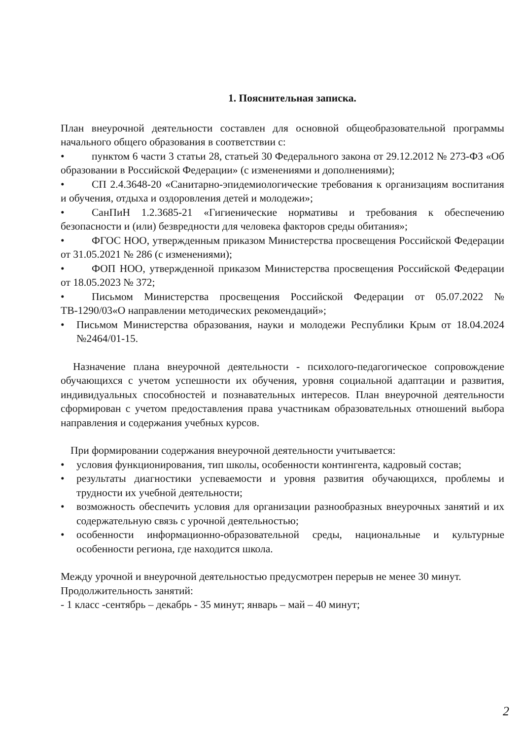1. Пояснительная записка.
План внеурочной деятельности составлен для основной общеобразовательной программы начального общего образования в соответствии с:
• пунктом 6 части 3 статьи 28, статьей 30 Федерального закона от 29.12.2012 № 273-ФЗ «Об образовании в Российской Федерации» (с изменениями и дополнениями);
• СП 2.4.3648-20 «Санитарно-эпидемиологические требования к организациям воспитания и обучения, отдыха и оздоровления детей и молодежи»;
• СанПиН 1.2.3685-21 «Гигиенические нормативы и требования к обеспечению безопасности и (или) безвредности для человека факторов среды обитания»;
• ФГОС НОО, утвержденным приказом Министерства просвещения Российской Федерации от 31.05.2021 № 286 (с изменениями);
• ФОП НОО, утвержденной приказом Министерства просвещения Российской Федерации от 18.05.2023 № 372;
• Письмом Министерства просвещения Российской Федерации от 05.07.2022 № ТВ-1290/03«О направлении методических рекомендаций»;
• Письмом Министерства образования, науки и молодежи Республики Крым от 18.04.2024 №2464/01-15.
Назначение плана внеурочной деятельности - психолого-педагогическое сопровождение обучающихся с учетом успешности их обучения, уровня социальной адаптации и развития, индивидуальных способностей и познавательных интересов. План внеурочной деятельности сформирован с учетом предоставления права участникам образовательных отношений выбора направления и содержания учебных курсов.
При формировании содержания внеурочной деятельности учитывается:
• условия функционирования, тип школы, особенности контингента, кадровый состав;
• результаты диагностики успеваемости и уровня развития обучающихся, проблемы и трудности их учебной деятельности;
• возможность обеспечить условия для организации разнообразных внеурочных занятий и их содержательную связь с урочной деятельностью;
• особенности информационно-образовательной среды, национальные и культурные особенности региона, где находится школа.
Между урочной и внеурочной деятельностью предусмотрен перерыв не менее 30 минут.
Продолжительность занятий:
- 1 класс -сентябрь – декабрь - 35 минут; январь – май – 40 минут;
2